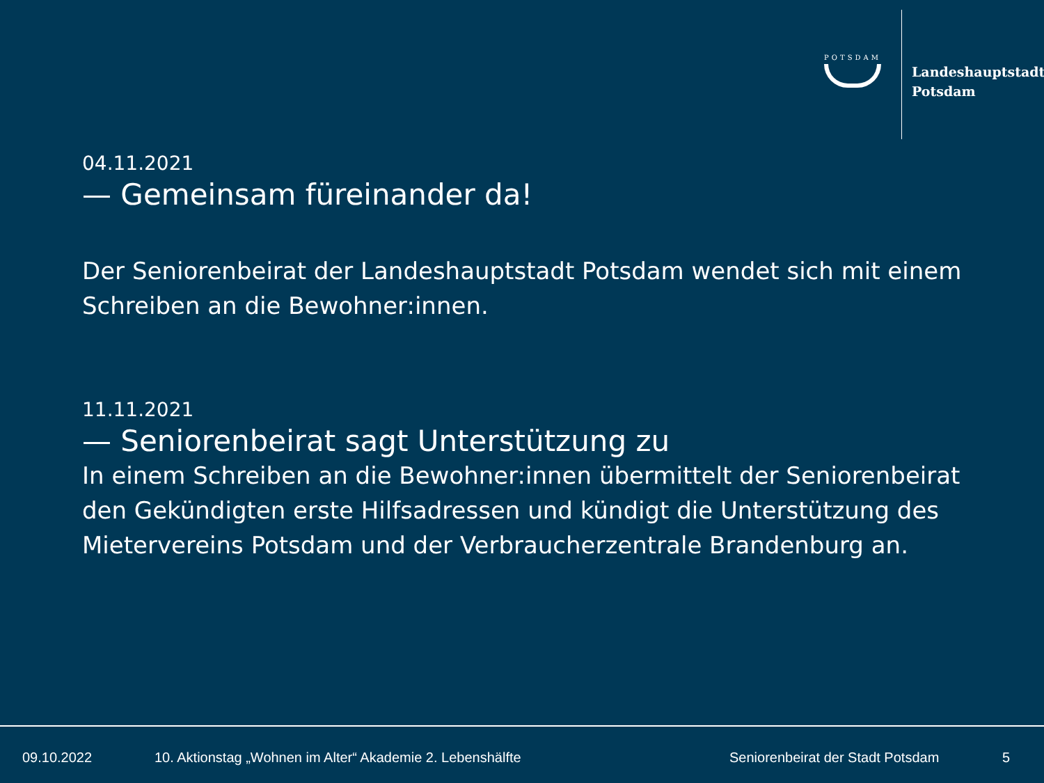POTSDAM
Landeshauptstadt
Potsdam
04.11.2021
— Gemeinsam füreinander da!
Der Seniorenbeirat der Landeshauptstadt Potsdam wendet sich mit einem Schreiben an die Bewohner:innen.
11.11.2021
— Seniorenbeirat sagt Unterstützung zu
In einem Schreiben an die Bewohner:innen übermittelt der Seniorenbeirat den Gekündigten erste Hilfsadressen und kündigt die Unterstützung des Mietervereins Potsdam und der Verbraucherzentrale Brandenburg an.
09.10.2022 10. Aktionstag „Wohnen im Alter“ Akademie 2. Lebenshälfte Seniorenbeirat der Stadt Potsdam 5